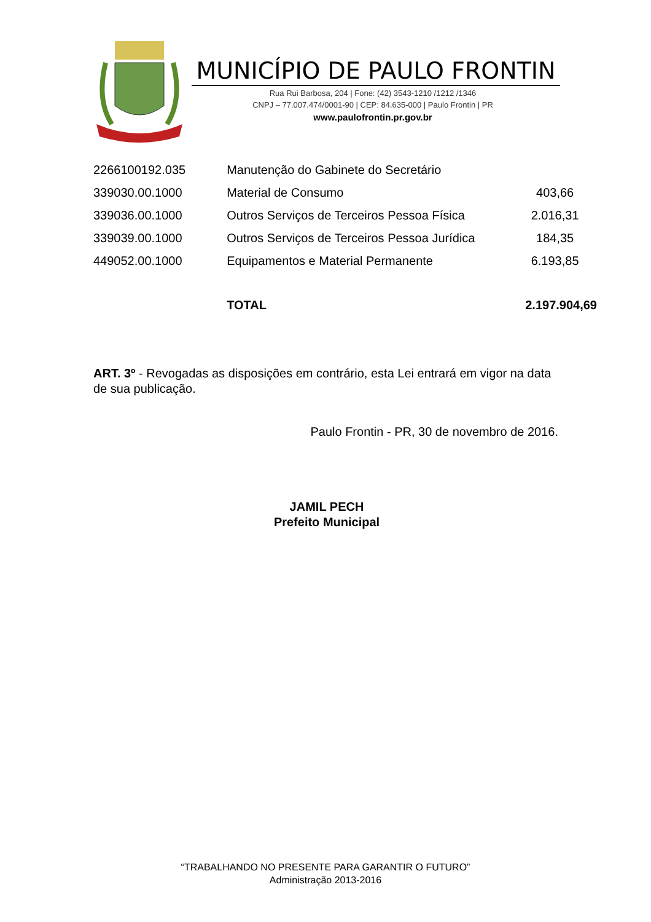MUNICÍPIO DE PAULO FRONTIN
Rua Rui Barbosa, 204 | Fone: (42) 3543-1210 /1212 /1346
CNPJ – 77.007.474/0001-90 | CEP: 84.635-000 | Paulo Frontin | PR
www.paulofrontin.pr.gov.br
| 2266100192.035 | Manutenção do Gabinete do Secretário | |
| 339030.00.1000 | Material de Consumo | 403,66 |
| 339036.00.1000 | Outros Serviços de Terceiros Pessoa Física | 2.016,31 |
| 339039.00.1000 | Outros Serviços de Terceiros Pessoa Jurídica | 184,35 |
| 449052.00.1000 | Equipamentos e Material Permanente | 6.193,85 |
| | TOTAL | 2.197.904,69 |
ART. 3º - Revogadas as disposições em contrário, esta Lei entrará em vigor na data de sua publicação.
Paulo Frontin - PR, 30 de novembro de 2016.
JAMIL PECH
Prefeito Municipal
“TRABALHANDO NO PRESENTE PARA GARANTIR O FUTURO”
Administração 2013-2016